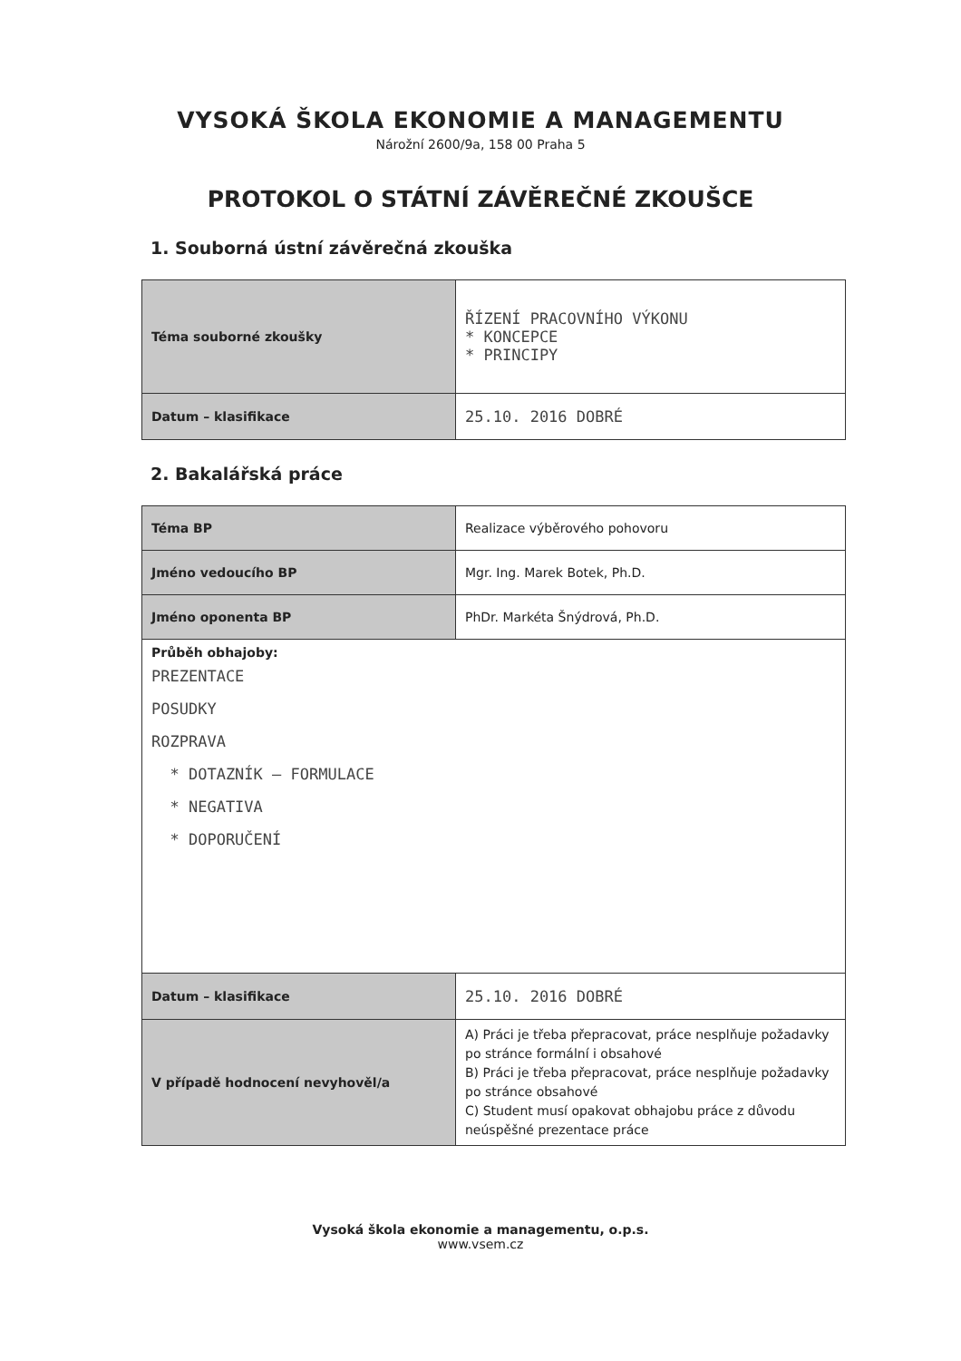VYSOKÁ ŠKOLA EKONOMIE A MANAGEMENTU
Nárožní 2600/9a, 158 00 Praha 5
PROTOKOL O STÁTNÍ ZÁVĚREČNÉ ZKOUŠCE
1. Souborná ústní závěrečná zkouška
| Téma souborné zkoušky | ŘÍZENÍ PRACOVNÍHO VÝKONU * KONCEPCE * PRINCIPY |
| Datum – klasifikace | 25.10. 2016 DOBRÉ |
2. Bakalářská práce
| Téma BP | Realizace výběrového pohovoru |
| Jméno vedoucího BP | Mgr. Ing. Marek Botek, Ph.D. |
| Jméno oponenta BP | PhDr. Markéta Šnýdrová, Ph.D. |
| Průběh obhajoby: PREZENTACE POSUDKY ROZPRAVA * DOTAZNÍK – FORMULACE * NEGATIVA * DOPORUČENÍ | |
| Datum – klasifikace | 25.10. 2016 DOBRÉ |
| V případě hodnocení nevyhověl/a | A) Práci je třeba přepracovat, práce nesplňuje požadavky po stránce formální i obsahové B) Práci je třeba přepracovat, práce nesplňuje požadavky po stránce obsahové C) Student musí opakovat obhajobu práce z důvodu neúspěšné prezentace práce |
Vysoká škola ekonomie a managementu, o.p.s.
www.vsem.cz